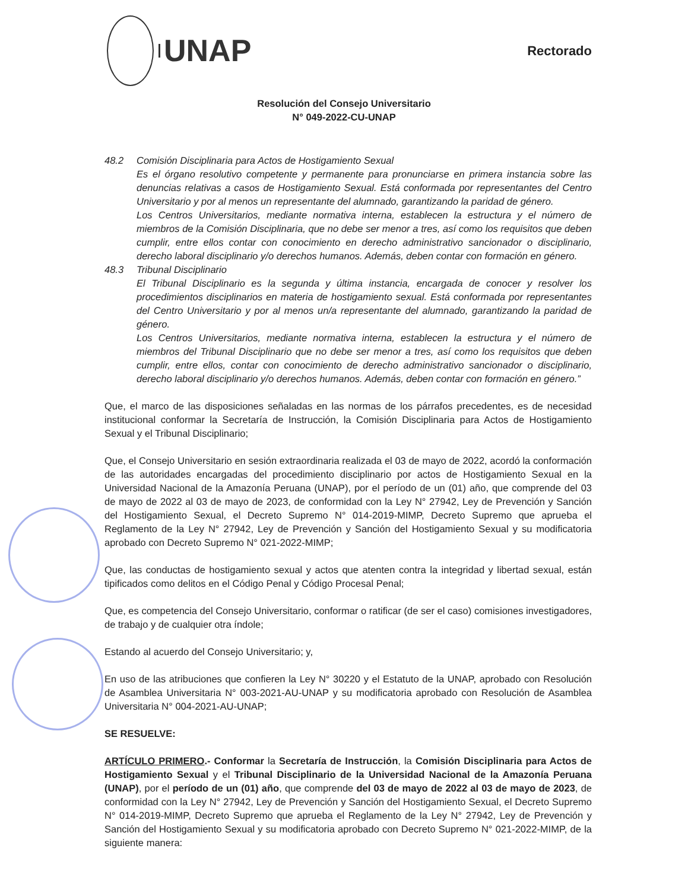UNAP
Rectorado
Resolución del Consejo Universitario
N° 049-2022-CU-UNAP
48.2 Comisión Disciplinaria para Actos de Hostigamiento Sexual
Es el órgano resolutivo competente y permanente para pronunciarse en primera instancia sobre las denuncias relativas a casos de Hostigamiento Sexual. Está conformada por representantes del Centro Universitario y por al menos un representante del alumnado, garantizando la paridad de género.
Los Centros Universitarios, mediante normativa interna, establecen la estructura y el número de miembros de la Comisión Disciplinaria, que no debe ser menor a tres, así como los requisitos que deben cumplir, entre ellos contar con conocimiento en derecho administrativo sancionador o disciplinario, derecho laboral disciplinario y/o derechos humanos. Además, deben contar con formación en género.
48.3 Tribunal Disciplinario
El Tribunal Disciplinario es la segunda y última instancia, encargada de conocer y resolver los procedimientos disciplinarios en materia de hostigamiento sexual. Está conformada por representantes del Centro Universitario y por al menos un/a representante del alumnado, garantizando la paridad de género.
Los Centros Universitarios, mediante normativa interna, establecen la estructura y el número de miembros del Tribunal Disciplinario que no debe ser menor a tres, así como los requisitos que deben cumplir, entre ellos, contar con conocimiento de derecho administrativo sancionador o disciplinario, derecho laboral disciplinario y/o derechos humanos. Además, deben contar con formación en género.”
Que, el marco de las disposiciones señaladas en las normas de los párrafos precedentes, es de necesidad institucional conformar la Secretaría de Instrucción, la Comisión Disciplinaria para Actos de Hostigamiento Sexual y el Tribunal Disciplinario;
Que, el Consejo Universitario en sesión extraordinaria realizada el 03 de mayo de 2022, acordó la conformación de las autoridades encargadas del procedimiento disciplinario por actos de Hostigamiento Sexual en la Universidad Nacional de la Amazonía Peruana (UNAP), por el período de un (01) año, que comprende del 03 de mayo de 2022 al 03 de mayo de 2023, de conformidad con la Ley N° 27942, Ley de Prevención y Sanción del Hostigamiento Sexual, el Decreto Supremo N° 014-2019-MIMP, Decreto Supremo que aprueba el Reglamento de la Ley N° 27942, Ley de Prevención y Sanción del Hostigamiento Sexual y su modificatoria aprobado con Decreto Supremo N° 021-2022-MIMP;
Que, las conductas de hostigamiento sexual y actos que atenten contra la integridad y libertad sexual, están tipificados como delitos en el Código Penal y Código Procesal Penal;
Que, es competencia del Consejo Universitario, conformar o ratificar (de ser el caso) comisiones investigadores, de trabajo y de cualquier otra índole;
Estando al acuerdo del Consejo Universitario; y,
En uso de las atribuciones que confieren la Ley N° 30220 y el Estatuto de la UNAP, aprobado con Resolución de Asamblea Universitaria N° 003-2021-AU-UNAP y su modificatoria aprobado con Resolución de Asamblea Universitaria N° 004-2021-AU-UNAP;
SE RESUELVE:
ARTÍCULO PRIMERO.- Conformar la Secretaría de Instrucción, la Comisión Disciplinaria para Actos de Hostigamiento Sexual y el Tribunal Disciplinario de la Universidad Nacional de la Amazonía Peruana (UNAP), por el período de un (01) año, que comprende del 03 de mayo de 2022 al 03 de mayo de 2023, de conformidad con la Ley N° 27942, Ley de Prevención y Sanción del Hostigamiento Sexual, el Decreto Supremo N° 014-2019-MIMP, Decreto Supremo que aprueba el Reglamento de la Ley N° 27942, Ley de Prevención y Sanción del Hostigamiento Sexual y su modificatoria aprobado con Decreto Supremo N° 021-2022-MIMP, de la siguiente manera: